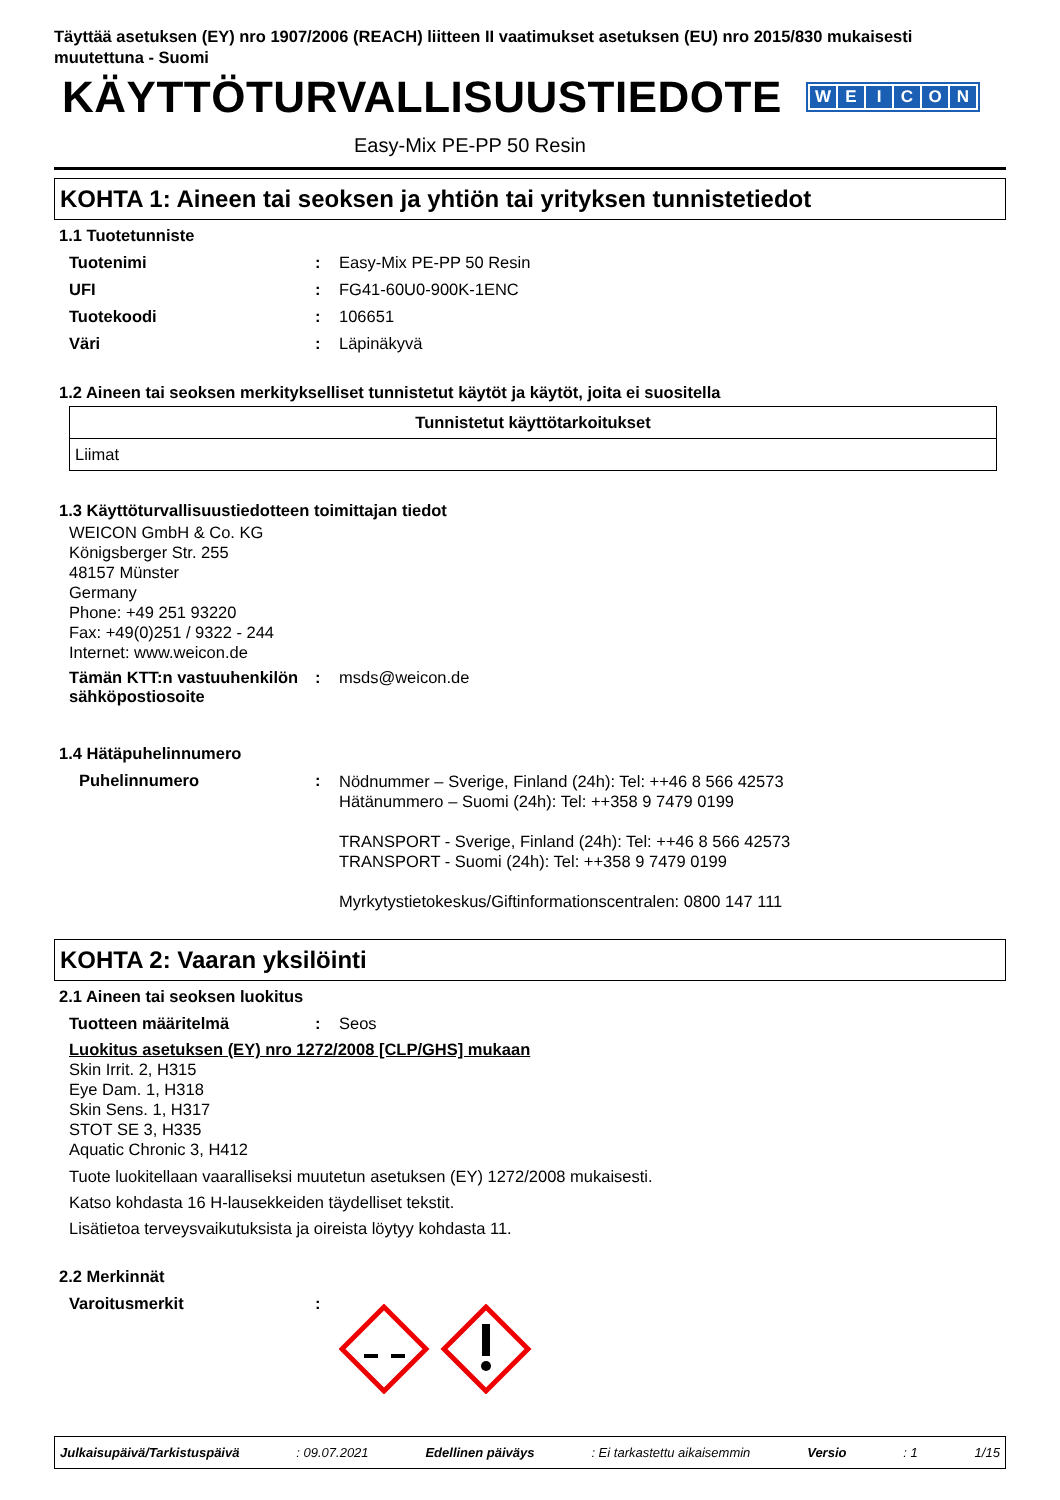Täyttää asetuksen (EY) nro 1907/2006 (REACH) liitteen II vaatimukset asetuksen (EU) nro 2015/830 mukaisesti muutettuna - Suomi
KÄYTTÖTURVALLISUUSTIEDOTE
WEICON
Easy-Mix PE-PP 50 Resin
KOHTA 1: Aineen tai seoksen ja yhtiön tai yrityksen tunnistetiedot
1.1 Tuotetunniste
Tuotenimi : Easy-Mix PE-PP 50 Resin
UFI : FG41-60U0-900K-1ENC
Tuotekoodi : 106651
Väri : Läpinäkyvä
1.2 Aineen tai seoksen merkitykselliset tunnistetut käytöt ja käytöt, joita ei suositella
| Tunnistetut käyttötarkoitukset |
| --- |
| Liimat |
1.3 Käyttöturvallisuustiedotteen toimittajan tiedot
WEICON GmbH & Co. KG
Königsberger Str. 255
48157 Münster
Germany
Phone: +49 251 93220
Fax: +49(0)251 / 9322 - 244
Internet: www.weicon.de
Tämän KTT:n vastuuhenkilön sähköpostiosoite
: msds@weicon.de
1.4 Hätäpuhelinnumero
Puhelinnumero :
Nödnummer – Sverige, Finland (24h): Tel: ++46 8 566 42573
Hätänummero – Suomi (24h): Tel: ++358 9 7479 0199
TRANSPORT - Sverige, Finland (24h): Tel: ++46 8 566 42573
TRANSPORT - Suomi (24h): Tel: ++358 9 7479 0199
Myrkytystietokeskus/Giftinformationscentralen: 0800 147 111
KOHTA 2: Vaaran yksilöinti
2.1 Aineen tai seoksen luokitus
Tuotteen määritelmä : Seos
Luokitus asetuksen (EY) nro 1272/2008 [CLP/GHS] mukaan
Skin Irrit. 2, H315
Eye Dam. 1, H318
Skin Sens. 1, H317
STOT SE 3, H335
Aquatic Chronic 3, H412
Tuote luokitellaan vaaralliseksi muutetun asetuksen (EY) 1272/2008 mukaisesti.
Katso kohdasta 16 H-lausekkeiden täydelliset tekstit.
Lisätietoa terveysvaikutuksista ja oireista löytyy kohdasta 11.
2.2 Merkinnät
Varoitusmerkit :
Julkaisupäivä/Tarkistuspäivä: 09.07.2021 Edellinen päiväys: Ei tarkastettu aikaisemmin Versio: 1 1/15